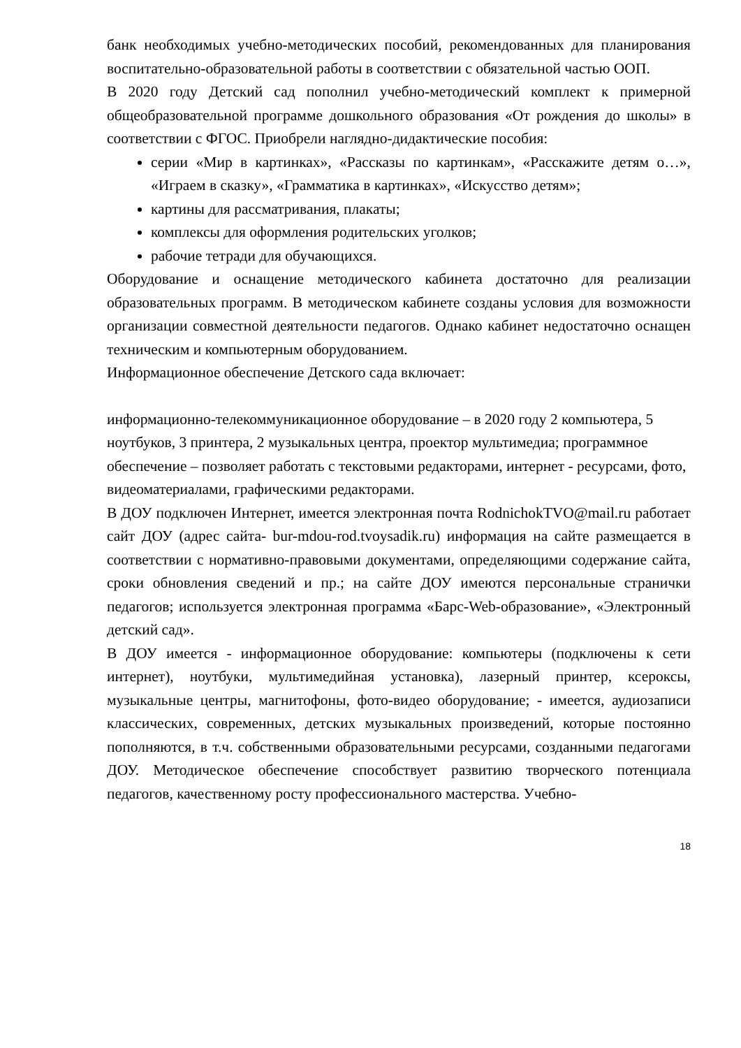банк необходимых учебно-методических пособий, рекомендованных для планирования воспитательно-образовательной работы в соответствии с обязательной частью ООП.
В 2020 году Детский сад пополнил учебно-методический комплект к примерной общеобразовательной программе дошкольного образования «От рождения до школы» в соответствии с ФГОС. Приобрели наглядно-дидактические пособия:
серии «Мир в картинках», «Рассказы по картинкам», «Расскажите детям о…», «Играем в сказку», «Грамматика в картинках», «Искусство детям»;
картины для рассматривания, плакаты;
комплексы для оформления родительских уголков;
рабочие тетради для обучающихся.
Оборудование и оснащение методического кабинета достаточно для реализации образовательных программ. В методическом кабинете созданы условия для возможности организации совместной деятельности педагогов. Однако кабинет недостаточно оснащен техническим и компьютерным оборудованием.
Информационное обеспечение Детского сада включает:
информационно-телекоммуникационное оборудование – в 2020 году 2 компьютера, 5 ноутбуков, 3 принтера, 2 музыкальных центра, проектор мультимедиа; программное обеспечение – позволяет работать с текстовыми редакторами, интернет - ресурсами, фото, видеоматериалами, графическими редакторами.
В ДОУ подключен Интернет, имеется электронная почта RodnichokTVO@mail.ru работает сайт ДОУ (адрес сайта- bur-mdou-rod.tvoysadik.ru) информация на сайте размещается в соответствии с нормативно-правовыми документами, определяющими содержание сайта, сроки обновления сведений и пр.; на сайте ДОУ имеются персональные странички педагогов; используется электронная программа «Барс-Web-образование», «Электронный детский сад».
В ДОУ имеется - информационное оборудование: компьютеры (подключены к сети интернет), ноутбуки, мультимедийная установка), лазерный принтер, ксероксы, музыкальные центры, магнитофоны, фото-видео оборудование; - имеется, аудиозаписи классических, современных, детских музыкальных произведений, которые постоянно пополняются, в т.ч. собственными образовательными ресурсами, созданными педагогами ДОУ. Методическое обеспечение способствует развитию творческого потенциала педагогов, качественному росту профессионального мастерства. Учебно-
18